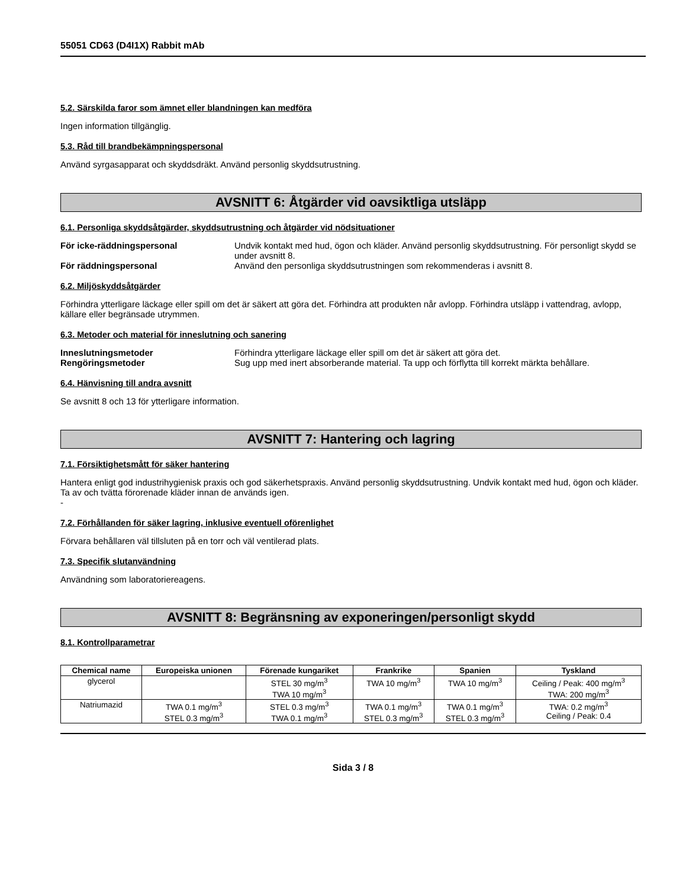55051 CD63 (D4I1X) Rabbit mAb
5.2. Särskilda faror som ämnet eller blandningen kan medföra
Ingen information tillgänglig.
5.3. Råd till brandbekämpningspersonal
Använd syrgasapparat och skyddsdräkt. Använd personlig skyddsutrustning.
AVSNITT 6: Åtgärder vid oavsiktliga utsläpp
6.1. Personliga skyddsåtgärder, skyddsutrustning och åtgärder vid nödsituationer
För icke-räddningspersonal Undvik kontakt med hud, ögon och kläder. Använd personlig skyddsutrustning. För personligt skydd se under avsnitt 8. För räddningspersonal Använd den personliga skyddsutrustningen som rekommenderas i avsnitt 8.
6.2. Miljöskyddsåtgärder
Förhindra ytterligare läckage eller spill om det är säkert att göra det. Förhindra att produkten når avlopp. Förhindra utsläpp i vattendrag, avlopp, källare eller begränsade utrymmen.
6.3. Metoder och material för inneslutning och sanering
Inneslutningsmetoder Förhindra ytterligare läckage eller spill om det är säkert att göra det. Rengöringsmetoder Sug upp med inert absorberande material. Ta upp och förflytta till korrekt märkta behållare.
6.4. Hänvisning till andra avsnitt
Se avsnitt 8 och 13 för ytterligare information.
AVSNITT 7: Hantering och lagring
7.1. Försiktighetsmått för säker hantering
Hantera enligt god industrihygienisk praxis och god säkerhetspraxis. Använd personlig skyddsutrustning. Undvik kontakt med hud, ögon och kläder. Ta av och tvätta förorenade kläder innan de används igen.
-
7.2. Förhållanden för säker lagring, inklusive eventuell oförenlighet
Förvara behållaren väl tillsluten på en torr och väl ventilerad plats.
7.3. Specifik slutanvändning
Användning som laboratoriereagens.
AVSNITT 8: Begränsning av exponeringen/personligt skydd
8.1. Kontrollparametrar
| Chemical name | Europeiska unionen | Förenade kungariket | Frankrike | Spanien | Tyskland |
| --- | --- | --- | --- | --- | --- |
| glycerol | | STEL 30 mg/m<sup>3</sup> TWA 10 mg/m<sup>3</sup> | TWA 10 mg/m<sup>3</sup> | TWA 10 mg/m<sup>3</sup> | Ceiling / Peak: 400 mg/m<sup>3</sup> TWA: 200 mg/m<sup>3</sup> |
| Natriumazid | TWA 0.1 mg/m<sup>3</sup> STEL 0.3 mg/m<sup>3</sup> | STEL 0.3 mg/m<sup>3</sup> TWA 0.1 mg/m<sup>3</sup> | TWA 0.1 mg/m<sup>3</sup> STEL 0.3 mg/m<sup>3</sup> | TWA 0.1 mg/m<sup>3</sup> STEL 0.3 mg/m<sup>3</sup> | TWA: 0.2 mg/m<sup>3</sup> Ceiling / Peak: 0.4 |
Sida 3 / 8